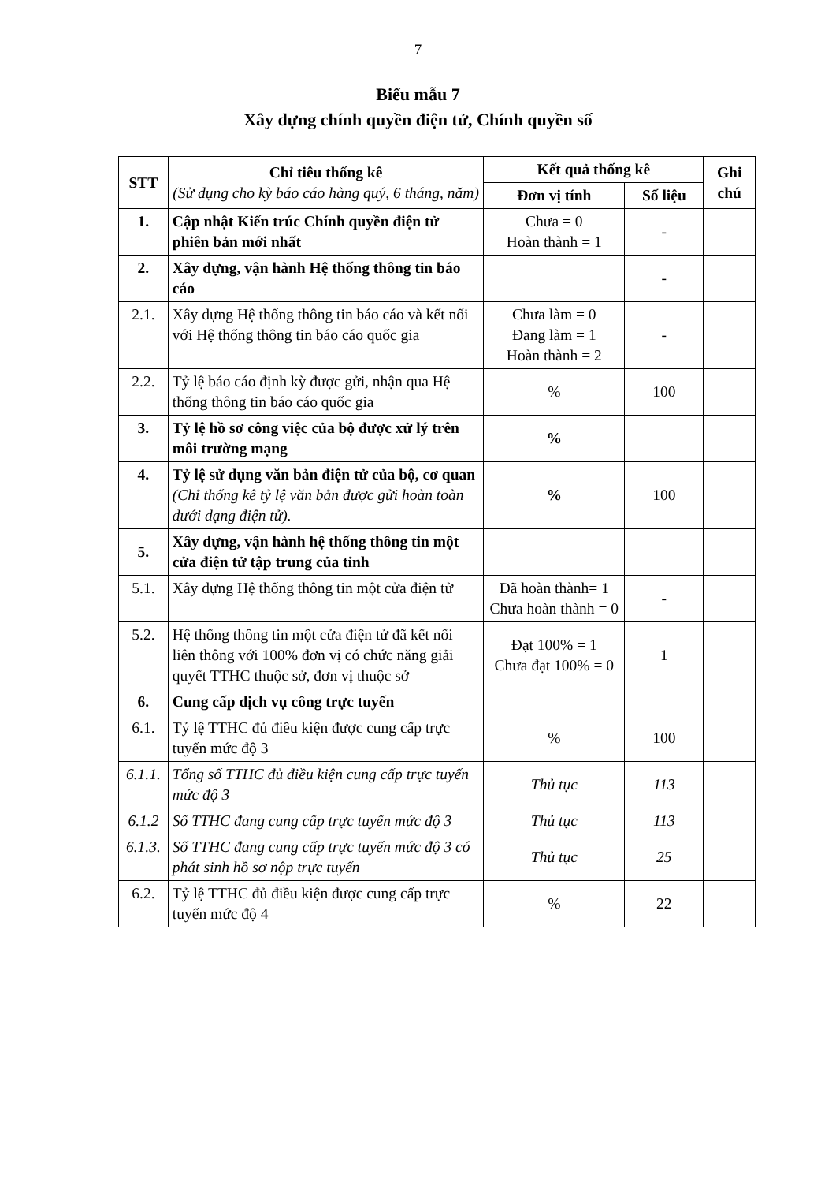7
Biểu mẫu 7
Xây dựng chính quyền điện tử, Chính quyền số
| STT | Chỉ tiêu thống kê (Sử dụng cho kỳ báo cáo hàng quý, 6 tháng, năm) | Kết quả thống kê | | Ghi chú |
| --- | --- | --- | --- | --- |
| | | Đơn vị tính | Số liệu | |
| 1. | Cập nhật Kiến trúc Chính quyền điện tử phiên bản mới nhất | Chưa = 0 Hoàn thành = 1 | - | |
| 2. | Xây dựng, vận hành Hệ thống thông tin báo cáo | | - | |
| 2.1. | Xây dựng Hệ thống thông tin báo cáo và kết nối với Hệ thống thông tin báo cáo quốc gia | Chưa làm = 0 Đang làm = 1 Hoàn thành = 2 | - | |
| 2.2. | Tỷ lệ báo cáo định kỳ được gửi, nhận qua Hệ thống thông tin báo cáo quốc gia | % | 100 | |
| 3. | Tỷ lệ hồ sơ công việc của bộ được xử lý trên môi trường mạng | % | | |
| 4. | Tỷ lệ sử dụng văn bản điện tử của bộ, cơ quan (Chỉ thống kê tỷ lệ văn bản được gửi hoàn toàn dưới dạng điện tử). | % | 100 | |
| 5. | Xây dựng, vận hành hệ thống thông tin một cửa điện tử tập trung của tỉnh | | | |
| 5.1. | Xây dựng Hệ thống thông tin một cửa điện tử | Đã hoàn thành= 1 Chưa hoàn thành = 0 | - | |
| 5.2. | Hệ thống thông tin một cửa điện tử đã kết nối liên thông với 100% đơn vị có chức năng giải quyết TTHC thuộc sở, đơn vị thuộc sở | Đạt 100% = 1 Chưa đạt 100% = 0 | 1 | |
| 6. | Cung cấp dịch vụ công trực tuyến | | | |
| 6.1. | Tỷ lệ TTHC đủ điều kiện được cung cấp trực tuyến mức độ 3 | % | 100 | |
| 6.1.1. | Tổng số TTHC đủ điều kiện cung cấp trực tuyến mức độ 3 | Thủ tục | 113 | |
| 6.1.2 | Số TTHC đang cung cấp trực tuyến mức độ 3 | Thủ tục | 113 | |
| 6.1.3. | Số TTHC đang cung cấp trực tuyến mức độ 3 có phát sinh hồ sơ nộp trực tuyến | Thủ tục | 25 | |
| 6.2. | Tỷ lệ TTHC đủ điều kiện được cung cấp trực tuyến mức độ 4 | % | 22 | |